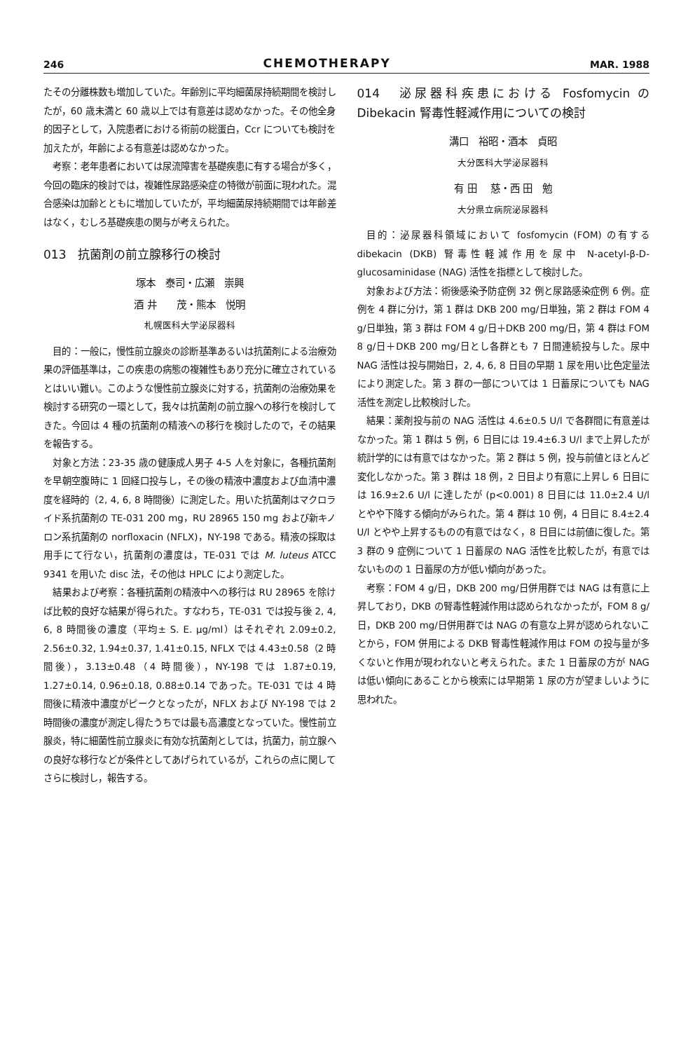246 CHEMOTHERAPY MAR. 1988
たその分離株数も増加していた。年齢別に平均細菌尿持続期間を検討したが，60 歳未満と 60 歳以上では有意差は認めなかった。その他全身的因子として，入院患者における術前の総蛋白，Ccr についても検討を加えたが，年齢による有意差は認めなかった。
考察：老年患者においては尿流障害を基礎疾患に有する場合が多く，今回の臨床的検討では，複雑性尿路感染症の特徴が前面に現われた。混合感染は加齢とともに増加していたが，平均細菌尿持続期間では年齢差はなく，むしろ基礎疾患の関与が考えられた。
013　抗菌剤の前立腺移行の検討
塚本　泰司・広瀬　崇興
酒 井　　茂・熊本　悦明
札幌医科大学泌尿器科
目的：一般に，慢性前立腺炎の診断基準あるいは抗菌剤による治療効果の評価基準は，この疾患の病態の複雑性もあり充分に確立されているとはいい難い。このような慢性前立腺炎に対する，抗菌剤の治療効果を検討する研究の一環として，我々は抗菌剤の前立腺への移行を検討してきた。今回は 4 種の抗菌剤の精液への移行を検討したので，その結果を報告する。
対象と方法：23-35 歳の健康成人男子 4-5 人を対象に，各種抗菌剤を早朝空腹時に 1 回経口投与し，その後の精液中濃度および血清中濃度を経時的（2, 4, 6, 8 時間後）に測定した。用いた抗菌剤はマクロライド系抗菌剤の TE-031 200 mg，RU 28965 150 mg および新キノロン系抗菌剤の norfloxacin (NFLX)，NY-198 である。精液の採取は用手にて行ない，抗菌剤の濃度は，TE-031 では M. luteus ATCC 9341 を用いた disc 法，その他は HPLC により測定した。
結果および考察：各種抗菌剤の精液中への移行は RU 28965 を除けば比較的良好な結果が得られた。すなわち，TE-031 では投与後 2, 4, 6, 8 時間後の濃度（平均± S. E. μg/ml）はそれぞれ 2.09±0.2, 2.56±0.32, 1.94±0.37, 1.41±0.15, NFLX では 4.43±0.58（2 時間後），3.13±0.48（4 時間後），NY-198 では 1.87±0.19, 1.27±0.14, 0.96±0.18, 0.88±0.14 であった。TE-031 では 4 時間後に精液中濃度がピークとなったが，NFLX および NY-198 では 2 時間後の濃度が測定し得たうちでは最も高濃度となっていた。慢性前立腺炎，特に細菌性前立腺炎に有効な抗菌剤としては，抗菌力，前立腺への良好な移行などが条件としてあげられているが，これらの点に関してさらに検討し，報告する。
014　泌尿器科疾患における Fosfomycin の Dibekacin 腎毒性軽減作用についての検討
溝口　裕昭・酒本　貞昭
大分医科大学泌尿器科
有 田　 慈・西 田　勉
大分県立病院泌尿器科
目的：泌尿器科領域において fosfomycin (FOM) の有する dibekacin (DKB) 腎毒性軽減作用を尿中 N-acetyl-β-D-glucosaminidase (NAG) 活性を指標として検討した。
対象および方法：術後感染予防症例 32 例と尿路感染症例 6 例。症例を 4 群に分け，第 1 群は DKB 200 mg/日単独，第 2 群は FOM 4 g/日単独，第 3 群は FOM 4 g/日＋DKB 200 mg/日，第 4 群は FOM 8 g/日＋DKB 200 mg/日とし各群とも 7 日間連続投与した。尿中 NAG 活性は投与開始日，2, 4, 6, 8 日目の早期 1 尿を用い比色定量法により測定した。第 3 群の一部については 1 日蓄尿についても NAG 活性を測定し比較検討した。
結果：薬剤投与前の NAG 活性は 4.6±0.5 U/l で各群間に有意差はなかった。第 1 群は 5 例，6 日目には 19.4±6.3 U/l まで上昇したが統計学的には有意ではなかった。第 2 群は 5 例，投与前値とほとんど変化しなかった。第 3 群は 18 例，2 日目より有意に上昇し 6 日目には 16.9±2.6 U/l に達したが (p<0.001) 8 日目には 11.0±2.4 U/l とやや下降する傾向がみられた。第 4 群は 10 例，4 日目に 8.4±2.4 U/l とやや上昇するものの有意ではなく，8 日目には前値に復した。第 3 群の 9 症例について 1 日蓄尿の NAG 活性を比較したが，有意ではないものの 1 日蓄尿の方が低い傾向があった。
考察：FOM 4 g/日，DKB 200 mg/日併用群では NAG は有意に上昇しており，DKB の腎毒性軽減作用は認められなかったが，FOM 8 g/日，DKB 200 mg/日併用群では NAG の有意な上昇が認められないことから，FOM 併用による DKB 腎毒性軽減作用は FOM の投与量が多くないと作用が現われないと考えられた。また 1 日蓄尿の方が NAG は低い傾向にあることから検索には早期第 1 尿の方が望ましいように思われた。